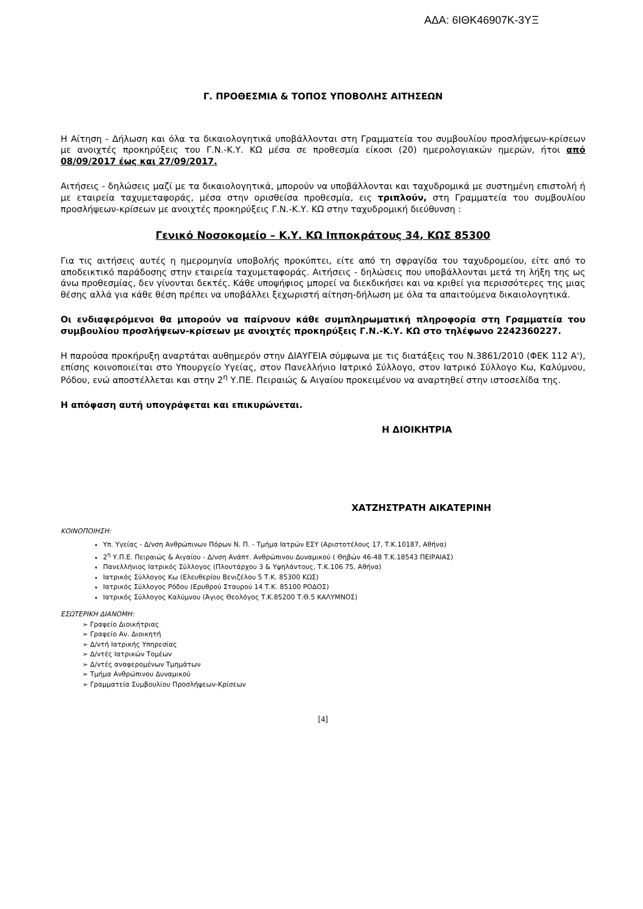ΑΔΑ: 6ΙΘΚ46907Κ-3ΥΞ
Γ. ΠΡΟΘΕΣΜΙΑ & ΤΟΠΟΣ ΥΠΟΒΟΛΗΣ ΑΙΤΗΣΕΩΝ
Η Αίτηση - Δήλωση και όλα τα δικαιολογητικά υποβάλλονται στη Γραμματεία του συμβουλίου προσλήψεων-κρίσεων με ανοιχτές προκηρύξεις του Γ.Ν.-Κ.Υ. ΚΩ μέσα σε προθεσμία είκοσι (20) ημερολογιακών ημερών, ήτοι από 08/09/2017 έως και 27/09/2017.
Αιτήσεις - δηλώσεις μαζί με τα δικαιολογητικά, μπορούν να υποβάλλονται και ταχυδρομικά με συστημένη επιστολή ή με εταιρεία ταχυμεταφοράς, μέσα στην ορισθείσα προθεσμία, εις τριπλούν, στη Γραμματεία του συμβουλίου προσλήψεων-κρίσεων με ανοιχτές προκηρύξεις Γ.Ν.-Κ.Υ. ΚΩ στην ταχυδρομική διεύθυνση :
Γενικό Νοσοκομείο – Κ.Υ. ΚΩ Ιπποκράτους 34, ΚΩΣ 85300
Για τις αιτήσεις αυτές η ημερομηνία υποβολής προκύπτει, είτε από τη σφραγίδα του ταχυδρομείου, είτε από το αποδεικτικό παράδοσης στην εταιρεία ταχυμεταφοράς. Αιτήσεις - δηλώσεις που υποβάλλονται μετά τη λήξη της ως άνω προθεσμίας, δεν γίνονται δεκτές. Κάθε υποψήφιος μπορεί να διεκδικήσει και να κριθεί για περισσότερες της μιας θέσης αλλά για κάθε θέση πρέπει να υποβάλλει ξεχωριστή αίτηση-δήλωση με όλα τα απαιτούμενα δικαιολογητικά.
Οι ενδιαφερόμενοι θα μπορούν να παίρνουν κάθε συμπληρωματική πληροφορία στη Γραμματεία του συμβουλίου προσλήψεων-κρίσεων με ανοιχτές προκηρύξεις Γ.Ν.-Κ.Υ. ΚΩ στο τηλέφωνο 2242360227.
Η παρούσα προκήρυξη αναρτάται αυθημερόν στην ΔΙΑΥΓΕΙΑ σύμφωνα με τις διατάξεις του Ν.3861/2010 (ΦΕΚ 112 Α'), επίσης κοινοποιείται στο Υπουργείο Υγείας, στον Πανελλήνιο Ιατρικό Σύλλογο, στον Ιατρικό Σύλλογο Κω, Καλύμνου, Ρόδου, ενώ αποστέλλεται και στην 2<sup>η</sup> Υ.ΠΕ. Πειραιώς & Αιγαίου προκειμένου να αναρτηθεί στην ιστοσελίδα της.
Η απόφαση αυτή υπογράφεται και επικυρώνεται.
Η ΔΙΟΙΚΗΤΡΙΑ
ΧΑΤΖΗΣΤΡΑΤΗ ΑΙΚΑΤΕΡΙΝΗ
ΚΟΙΝΟΠΟΙΗΣΗ:
Υπ. Υγείας - Δ/νση Ανθρώπινων Πόρων Ν. Π. - Τμήμα Ιατρών ΕΣΥ (Αριστοτέλους 17, Τ.Κ.10187, Αθήνα)
2<sup>η</sup> Υ.Π.Ε. Πειραιώς & Αιγαίου - Δ/νση Ανάπτ. Ανθρώπινου Δυναμικού ( Θηβών 46-48 Τ.Κ.18543 ΠΕΙΡΑΙΑΣ)
Πανελλήνιος Ιατρικός Σύλλογος (Πλουτάρχου 3 & Υψηλάντους, Τ.Κ.106 75, Αθήνα)
Ιατρικός Σύλλογος Κω (Ελευθερίου Βενιζέλου 5 Τ.Κ. 85300 ΚΩΣ)
Ιατρικός Σύλλογος Ρόδου (Ερυθρού Σταυρού 14 Τ.Κ. 85100 ΡΟΔΟΣ)
Ιατρικός Σύλλογος Καλύμνου (Άγιος Θεολόγος Τ.Κ.85200 Τ.Θ.5 ΚΑΛΥΜΝΟΣ)
ΕΣΩΤΕΡΙΚΗ ΔΙΑΝΟΜΗ:
➢ Γραφείο Διοικήτριας
➢ Γραφείο Αν. Διοικητή
➢ Δ/ντή Ιατρικής Υπηρεσίας
➢ Δ/ντές Ιατρικών Τομέων
➢ Δ/ντές αναφερομένων Τμημάτων
➢ Τμήμα Ανθρώπινου Δυναμικού
➢ Γραμματεία Συμβουλίου Προσλήψεων-Κρίσεων
[4]